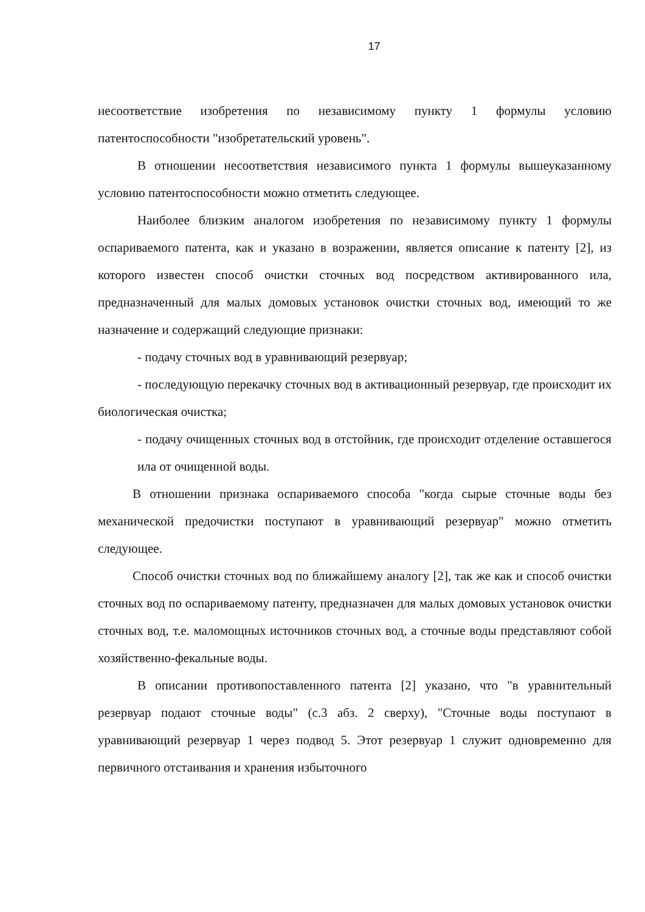17
несоответствие изобретения по независимому пункту 1 формулы условию патентоспособности "изобретательский уровень".
В отношении несоответствия независимого пункта 1 формулы вышеуказанному условию патентоспособности можно отметить следующее.
Наиболее близким аналогом изобретения по независимому пункту 1 формулы оспариваемого патента, как и указано в возражении, является описание к патенту [2], из которого известен способ очистки сточных вод посредством активированного ила, предназначенный для малых домовых установок очистки сточных вод, имеющий то же назначение и содержащий следующие признаки:
- подачу сточных вод в уравнивающий резервуар;
- последующую перекачку сточных вод в активационный резервуар, где происходит их биологическая очистка;
- подачу очищенных сточных вод в отстойник, где происходит отделение оставшегося ила от очищенной воды.
В отношении признака оспариваемого способа "когда сырые сточные воды без механической предочистки поступают в уравнивающий резервуар" можно отметить следующее.
Способ очистки сточных вод по ближайшему аналогу [2], так же как и способ очистки сточных вод по оспариваемому патенту, предназначен для малых домовых установок очистки сточных вод, т.е. маломощных источников сточных вод, а сточные воды представляют собой хозяйственно-фекальные воды.
В описании противопоставленного патента [2] указано, что "в уравнительный резервуар подают сточные воды" (с.3 абз. 2 сверху), "Сточные воды поступают в уравнивающий резервуар 1 через подвод 5. Этот резервуар 1 служит одновременно для первичного отстаивания и хранения избыточного